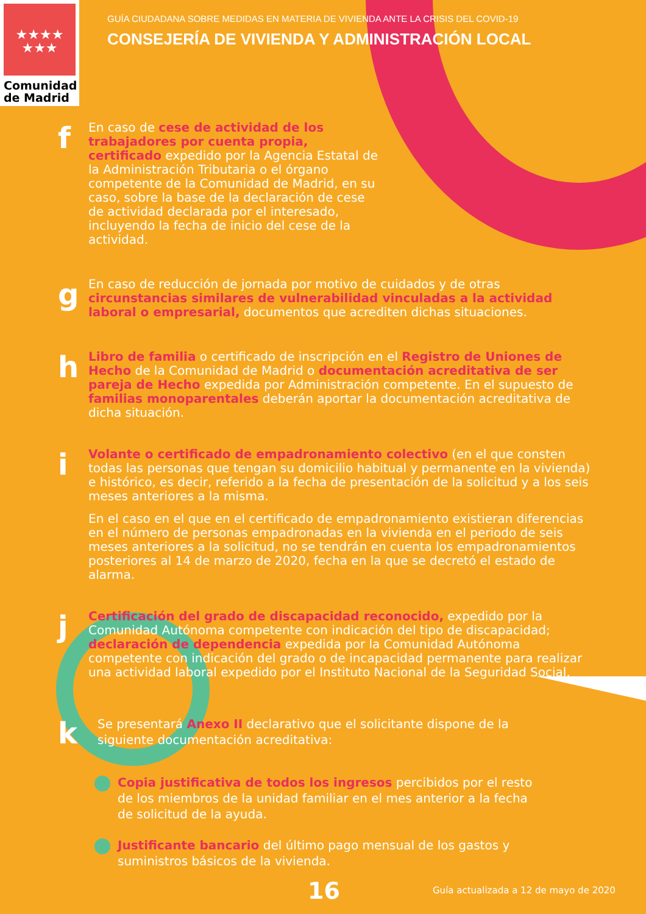★★★★
★★★
Comunidad
de Madrid
GUÍA CIUDADANA SOBRE MEDIDAS EN MATERIA DE VIVIENDA ANTE LA CRISIS DEL COVID-19
CONSEJERÍA DE VIVIENDA Y ADMINISTRACIÓN LOCAL
f
En caso de cese de actividad de los trabajadores por cuenta propia, certificado expedido por la Agencia Estatal de la Administración Tributaria o el órgano competente de la Comunidad de Madrid, en su caso, sobre la base de la declaración de cese de actividad declarada por el interesado, incluyendo la fecha de inicio del cese de la actividad.
g
En caso de reducción de jornada por motivo de cuidados y de otras circunstancias similares de vulnerabilidad vinculadas a la actividad laboral o empresarial, documentos que acrediten dichas situaciones.
h
Libro de familia o certificado de inscripción en el Registro de Uniones de Hecho de la Comunidad de Madrid o documentación acreditativa de ser pareja de Hecho expedida por Administración competente. En el supuesto de familias monoparentales deberán aportar la documentación acreditativa de dicha situación.
i
Volante o certificado de empadronamiento colectivo (en el que consten todas las personas que tengan su domicilio habitual y permanente en la vivienda) e histórico, es decir, referido a la fecha de presentación de la solicitud y a los seis meses anteriores a la misma.
En el caso en el que en el certificado de empadronamiento existieran diferencias en el número de personas empadronadas en la vivienda en el periodo de seis meses anteriores a la solicitud, no se tendrán en cuenta los empadronamientos posteriores al 14 de marzo de 2020, fecha en la que se decretó el estado de alarma.
j
Certificación del grado de discapacidad reconocido, expedido por la Comunidad Autónoma competente con indicación del tipo de discapacidad; declaración de dependencia expedida por la Comunidad Autónoma competente con indicación del grado o de incapacidad permanente para realizar una actividad laboral expedido por el Instituto Nacional de la Seguridad Social.
k
Se presentará Anexo II declarativo que el solicitante dispone de la siguiente documentación acreditativa:
Copia justificativa de todos los ingresos percibidos por el resto de los miembros de la unidad familiar en el mes anterior a la fecha de solicitud de la ayuda.
Justificante bancario del último pago mensual de los gastos y suministros básicos de la vivienda.
16
Guía actualizada a 12 de mayo de 2020